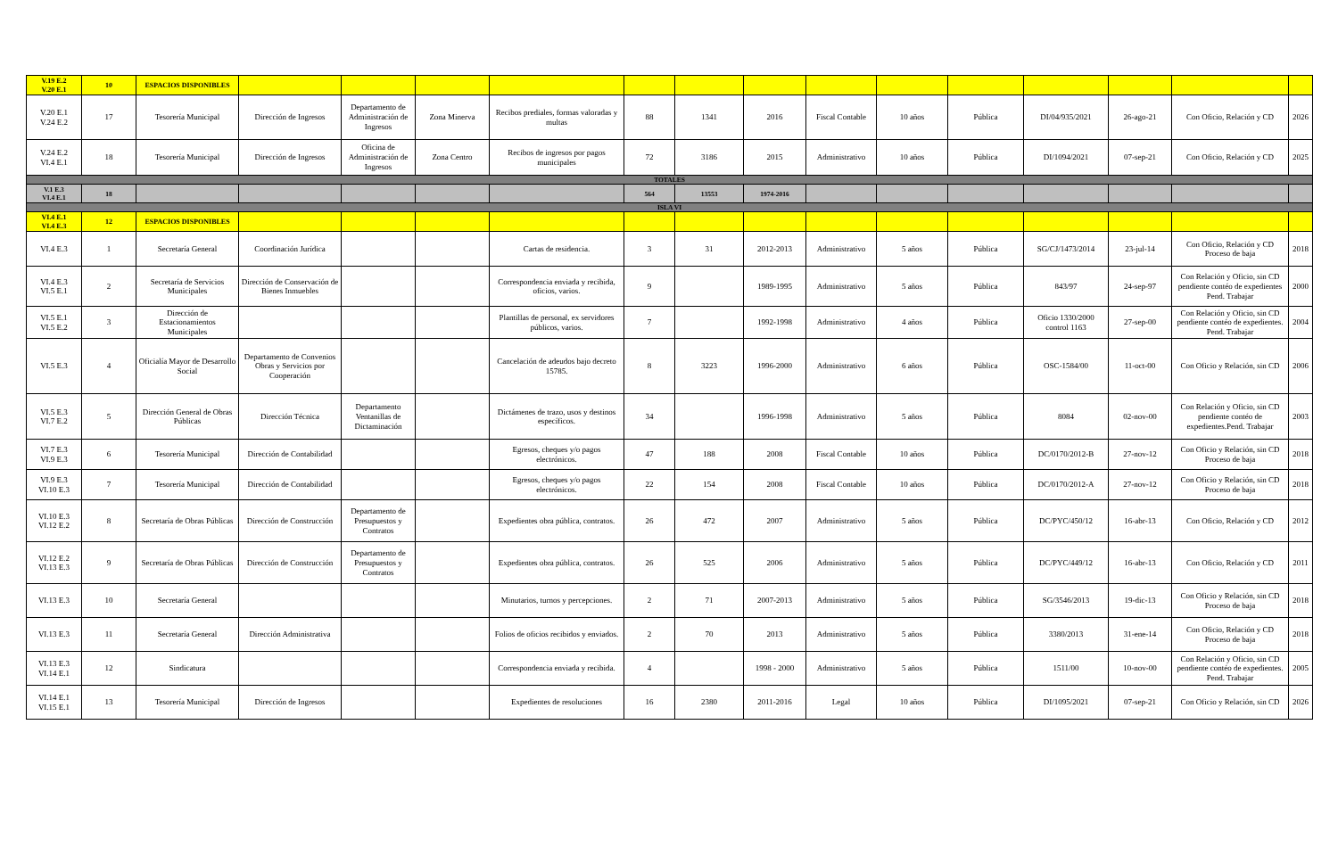| V.19 E.2 V.20 E.1 | 10 | ESPACIOS DISPONIBLES | | | | | | | | | | | | | | |
| V.20 E.1 V.24 E.2 | 17 | Tesorería Municipal | Dirección de Ingresos | Departamento de Administración de Ingresos | Zona Minerva | Recibos prediales, formas valoradas y multas | 88 | 1341 | 2016 | Fiscal Contable | 10 años | Pública | DI/04/935/2021 | 26-ago-21 | Con Oficio, Relación y CD | 2026 |
| V.24 E.2 VI.4 E.1 | 18 | Tesorería Municipal | Dirección de Ingresos | Oficina de Administración de Ingresos | Zona Centro | Recibos de ingresos por pagos municipales | 72 | 3186 | 2015 | Administrativo | 10 años | Pública | DI/1094/2021 | 07-sep-21 | Con Oficio, Relación y CD | 2025 |
| TOTALES | | | | | | | | | | | | | | | | |
| V.1 E.3 VI.4 E.1 | 18 | | | | | | 564 | 13553 | 1974-2016 | | | | | | | |
| ISLA VI | | | | | | | | | | | | | | | | |
| VI.4 E.1 VI.4 E.3 | 12 | ESPACIOS DISPONIBLES | | | | | | | | | | | | | | |
| VI.4 E.3 | 1 | Secretaría General | Coordinación Jurídica | | | Cartas de residencia. | 3 | 31 | 2012-2013 | Administrativo | 5 años | Pública | SG/CJ/1473/2014 | 23-jul-14 | Con Oficio, Relación y CD Proceso de baja | 2018 |
| VI.4 E.3 VI.5 E.1 | 2 | Secretaría de Servicios Municipales | Dirección de Conservación de Bienes Inmuebles | | | Correspondencia enviada y recibida, oficios, varios. | 9 | | 1989-1995 | Administrativo | 5 años | Pública | 843/97 | 24-sep-97 | Con Relación y Oficio, sin CD pendiente contéo de expedientes Pend. Trabajar | 2000 |
| VI.5 E.1 VI.5 E.2 | 3 | Dirección de Estacionamientos Municipales | | | | Plantillas de personal, ex servidores públicos, varios. | 7 | | 1992-1998 | Administrativo | 4 años | Pública | Oficio 1330/2000 control 1163 | 27-sep-00 | Con Relación y Oficio, sin CD pendiente contéo de expedientes. Pend. Trabajar | 2004 |
| VI.5 E.3 | 4 | Oficialía Mayor de Desarrollo Social | Departamento de Convenios Obras y Servicios por Cooperación | | | Cancelación de adeudos bajo decreto 15785. | 8 | 3223 | 1996-2000 | Administrativo | 6 años | Pública | OSC-1584/00 | 11-oct-00 | Con Oficio y Relación, sin CD | 2006 |
| VI.5 E.3 VI.7 E.2 | 5 | Dirección General de Obras Públicas | Dirección Técnica | Departamento Ventanillas de Dictaminación | | Dictámenes de trazo, usos y destinos específicos. | 34 | | 1996-1998 | Administrativo | 5 años | Pública | 8084 | 02-nov-00 | Con Relación y Oficio, sin CD pendiente contéo de expedientes.Pend. Trabajar | 2003 |
| VI.7 E.3 VI.9 E.3 | 6 | Tesorería Municipal | Dirección de Contabilidad | | | Egresos, cheques y/o pagos electrónicos. | 47 | 188 | 2008 | Fiscal Contable | 10 años | Pública | DC/0170/2012-B | 27-nov-12 | Con Oficio y Relación, sin CD Proceso de baja | 2018 |
| VI.9 E.3 VI.10 E.3 | 7 | Tesorería Municipal | Dirección de Contabilidad | | | Egresos, cheques y/o pagos electrónicos. | 22 | 154 | 2008 | Fiscal Contable | 10 años | Pública | DC/0170/2012-A | 27-nov-12 | Con Oficio y Relación, sin CD Proceso de baja | 2018 |
| VI.10 E.3 VI.12 E.2 | 8 | Secretaría de Obras Públicas | Dirección de Construcción | Departamento de Presupuestos y Contratos | | Expedientes obra pública, contratos. | 26 | 472 | 2007 | Administrativo | 5 años | Pública | DC/PYC/450/12 | 16-abr-13 | Con Oficio, Relación y CD | 2012 |
| VI.12 E.2 VI.13 E.3 | 9 | Secretaría de Obras Públicas | Dirección de Construcción | Departamento de Presupuestos y Contratos | | Expedientes obra pública, contratos. | 26 | 525 | 2006 | Administrativo | 5 años | Pública | DC/PYC/449/12 | 16-abr-13 | Con Oficio, Relación y CD | 2011 |
| VI.13 E.3 | 10 | Secretaría General | | | | Minutarios, turnos y percepciones. | 2 | 71 | 2007-2013 | Administrativo | 5 años | Pública | SG/3546/2013 | 19-dic-13 | Con Oficio y Relación, sin CD Proceso de baja | 2018 |
| VI.13 E.3 | 11 | Secretaría General | Dirección Administrativa | | | Folios de oficios recibidos y enviados. | 2 | 70 | 2013 | Administrativo | 5 años | Pública | 3380/2013 | 31-ene-14 | Con Oficio, Relación y CD Proceso de baja | 2018 |
| VI.13 E.3 VI.14 E.1 | 12 | Sindicatura | | | | Correspondencia enviada y recibida. | 4 | | 1998 - 2000 | Administrativo | 5 años | Pública | 1511/00 | 10-nov-00 | Con Relación y Oficio, sin CD pendiente contéo de expedientes. Pend. Trabajar | 2005 |
| VI.14 E.1 VI.15 E.1 | 13 | Tesorería Municipal | Dirección de Ingresos | | | Expedientes de resoluciones | 16 | 2380 | 2011-2016 | Legal | 10 años | Pública | DI/1095/2021 | 07-sep-21 | Con Oficio y Relación, sin CD | 2026 |